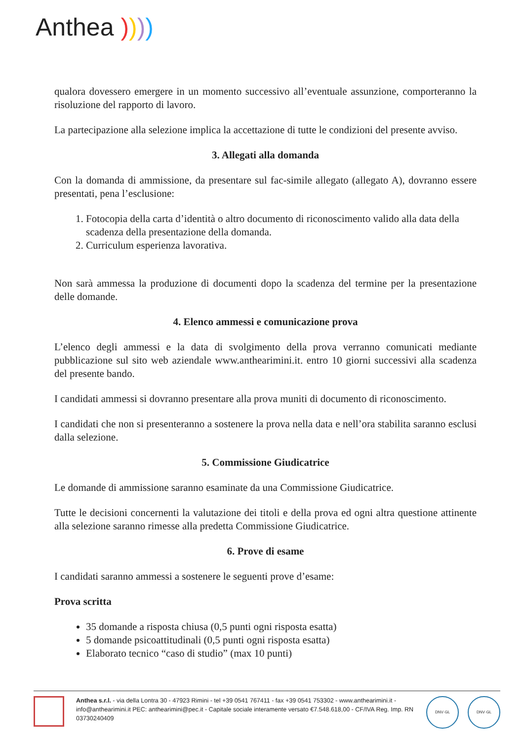Anthea ))))
qualora dovessero emergere in un momento successivo all’eventuale assunzione, comporteranno la risoluzione del rapporto di lavoro.
La partecipazione alla selezione implica la accettazione di tutte le condizioni del presente avviso.
3. Allegati alla domanda
Con la domanda di ammissione, da presentare sul fac-simile allegato (allegato A), dovranno essere presentati, pena l’esclusione:
1. Fotocopia della carta d’identità o altro documento di riconoscimento valido alla data della scadenza della presentazione della domanda.
2. Curriculum esperienza lavorativa.
Non sarà ammessa la produzione di documenti dopo la scadenza del termine per la presentazione delle domande.
4. Elenco ammessi e comunicazione prova
L’elenco degli ammessi e la data di svolgimento della prova verranno comunicati mediante pubblicazione sul sito web aziendale www.anthearimini.it. entro 10 giorni successivi alla scadenza del presente bando.
I candidati ammessi si dovranno presentare alla prova muniti di documento di riconoscimento.
I candidati che non si presenteranno a sostenere la prova nella data e nell’ora stabilita saranno esclusi dalla selezione.
5. Commissione Giudicatrice
Le domande di ammissione saranno esaminate da una Commissione Giudicatrice.
Tutte le decisioni concernenti la valutazione dei titoli e della prova ed ogni altra questione attinente alla selezione saranno rimesse alla predetta Commissione Giudicatrice.
6. Prove di esame
I candidati saranno ammessi a sostenere le seguenti prove d’esame:
Prova scritta
35 domande a risposta chiusa (0,5 punti ogni risposta esatta)
5 domande psicoattitudinali (0,5 punti ogni risposta esatta)
Elaborato tecnico “caso di studio” (max 10 punti)
Anthea s.r.l. - via della Lontra 30 - 47923 Rimini - tel +39 0541 767411 - fax +39 0541 753302 - www.anthearimini.it - info@anthearimini.it PEC: anthearimini@pec.it - Capitale sociale interamente versato €7.548.618,00 - CF/IVA Reg. Imp. RN 03730240409
DNV·GL DNV·GL